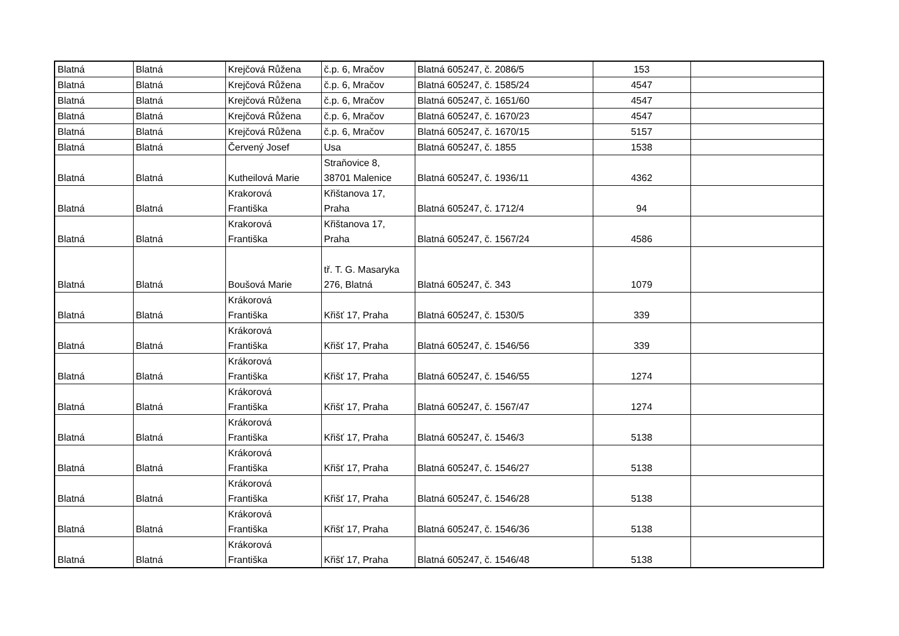| Blatná | Blatná | Krejčová Růžena | č.p. 6, Mračov | Blatná 605247, č. 2086/5 | 153 | |
| Blatná | Blatná | Krejčová Růžena | č.p. 6, Mračov | Blatná 605247, č. 1585/24 | 4547 | |
| Blatná | Blatná | Krejčová Růžena | č.p. 6, Mračov | Blatná 605247, č. 1651/60 | 4547 | |
| Blatná | Blatná | Krejčová Růžena | č.p. 6, Mračov | Blatná 605247, č. 1670/23 | 4547 | |
| Blatná | Blatná | Krejčová Růžena | č.p. 6, Mračov | Blatná 605247, č. 1670/15 | 5157 | |
| Blatná | Blatná | Červený Josef | Usa | Blatná 605247, č. 1855 | 1538 | |
| Blatná | Blatná | Kutheilová Marie | Straňovice 8, 38701 Malenice | Blatná 605247, č. 1936/11 | 4362 | |
| Blatná | Blatná | Krakorová Františka | Křištanova 17, Praha | Blatná 605247, č. 1712/4 | 94 | |
| Blatná | Blatná | Krakorová Františka | Křištanova 17, Praha | Blatná 605247, č. 1567/24 | 4586 | |
| Blatná | Blatná | Boušová Marie | tř. T. G. Masaryka 276, Blatná | Blatná 605247, č. 343 | 1079 | |
| Blatná | Blatná | Krákorová Františka | Křišť 17, Praha | Blatná 605247, č. 1530/5 | 339 | |
| Blatná | Blatná | Krákorová Františka | Křišť 17, Praha | Blatná 605247, č. 1546/56 | 339 | |
| Blatná | Blatná | Krákorová Františka | Křišť 17, Praha | Blatná 605247, č. 1546/55 | 1274 | |
| Blatná | Blatná | Krákorová Františka | Křišť 17, Praha | Blatná 605247, č. 1567/47 | 1274 | |
| Blatná | Blatná | Krákorová Františka | Křišť 17, Praha | Blatná 605247, č. 1546/3 | 5138 | |
| Blatná | Blatná | Krákorová Františka | Křišť 17, Praha | Blatná 605247, č. 1546/27 | 5138 | |
| Blatná | Blatná | Krákorová Františka | Křišť 17, Praha | Blatná 605247, č. 1546/28 | 5138 | |
| Blatná | Blatná | Krákorová Františka | Křišť 17, Praha | Blatná 605247, č. 1546/36 | 5138 | |
| Blatná | Blatná | Krákorová Františka | Křišť 17, Praha | Blatná 605247, č. 1546/48 | 5138 | |